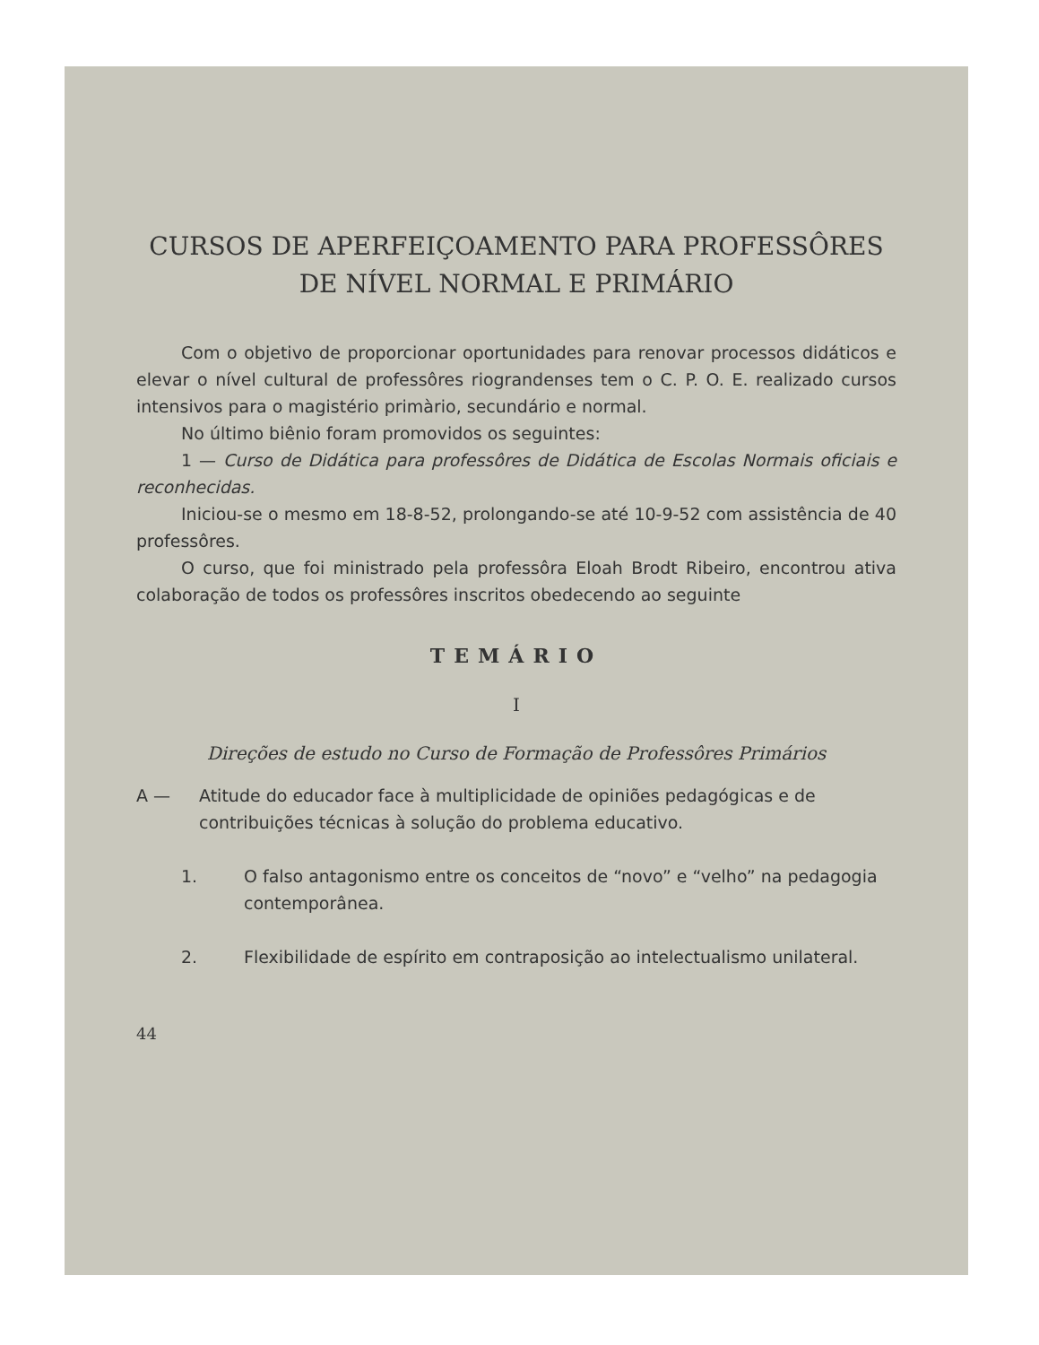CURSOS DE APERFEIÇOAMENTO PARA PROFESSÔRES
DE NÍVEL NORMAL E PRIMÁRIO
Com o objetivo de proporcionar oportunidades para renovar processos didáticos e elevar o nível cultural de professôres riograndenses tem o C. P. O. E. realizado cursos intensivos para o magistério primàrio, secundário e normal.
No último biênio foram promovidos os seguintes:
1 — Curso de Didática para professôres de Didática de Escolas Normais oficiais e reconhecidas.
Iniciou-se o mesmo em 18-8-52, prolongando-se até 10-9-52 com assistência de 40 professôres.
O curso, que foi ministrado pela professôra Eloah Brodt Ribeiro, encontrou ativa colaboração de todos os professôres inscritos obedecendo ao seguinte
TEMÁRIO
I
Direções de estudo no Curso de Formação de Professôres Primários
A — Atitude do educador face à multiplicidade de opiniões pedagógicas e de contribuições técnicas à solução do problema educativo.
1. O falso antagonismo entre os conceitos de “novo” e “velho” na pedagogia contemporânea.
2. Flexibilidade de espírito em contraposição ao intelectualismo unilateral.
44